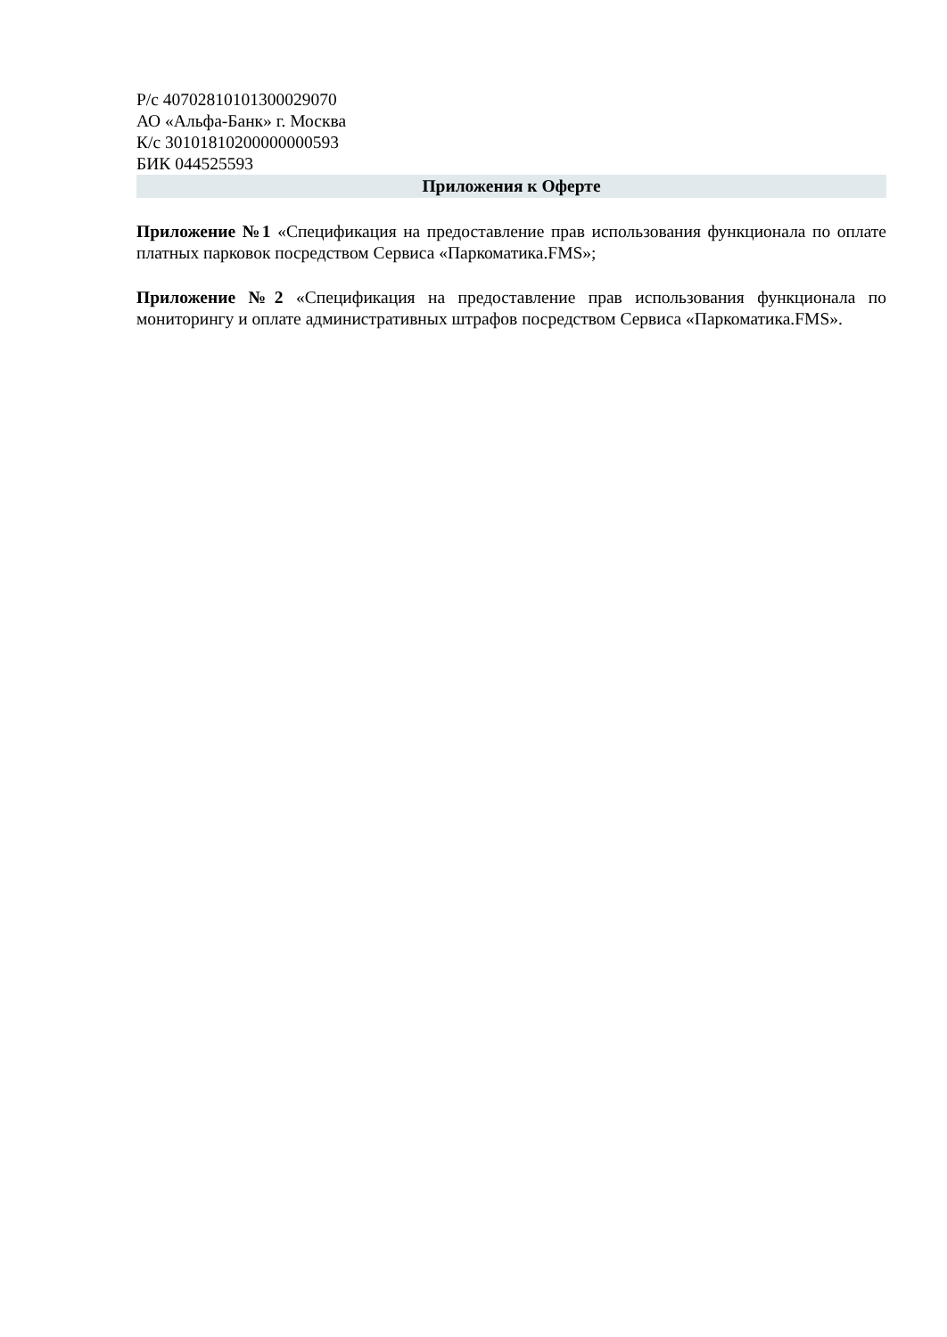Р/с 40702810101300029070
АО «Альфа-Банк» г. Москва
К/с 30101810200000000593
БИК 044525593
Приложения к Оферте
Приложение №1 «Спецификация на предоставление прав использования функционала по оплате платных парковок посредством Сервиса «Паркоматика.FMS»;
Приложение №2 «Спецификация на предоставление прав использования функционала по мониторингу и оплате административных штрафов посредством Сервиса «Паркоматика.FMS».